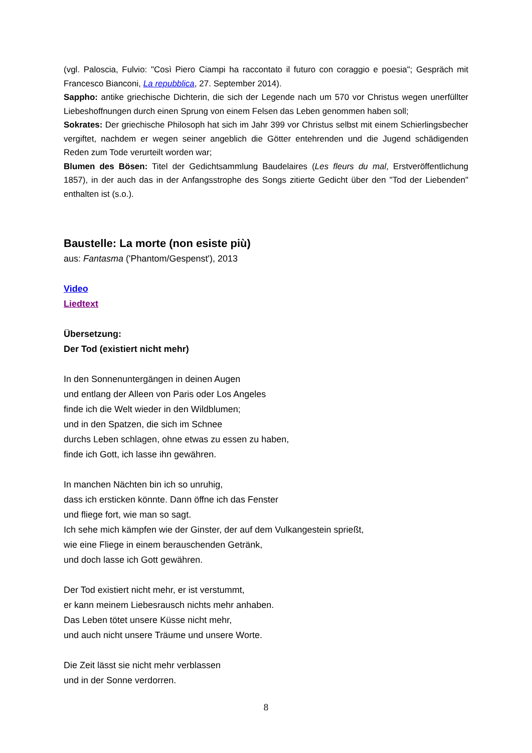(vgl. Paloscia, Fulvio: "Così Piero Ciampi ha raccontato il futuro con coraggio e poesia"; Gespräch mit Francesco Bianconi, La repubblica, 27. September 2014).
Sappho: antike griechische Dichterin, die sich der Legende nach um 570 vor Christus wegen unerfüllter Liebeshoffnungen durch einen Sprung von einem Felsen das Leben genommen haben soll;
Sokrates: Der griechische Philosoph hat sich im Jahr 399 vor Christus selbst mit einem Schierlingsbecher vergiftet, nachdem er wegen seiner angeblich die Götter entehrenden und die Jugend schädigenden Reden zum Tode verurteilt worden war;
Blumen des Bösen: Titel der Gedichtsammlung Baudelaires (Les fleurs du mal, Erstveröffentlichung 1857), in der auch das in der Anfangsstrophe des Songs zitierte Gedicht über den "Tod der Liebenden" enthalten ist (s.o.).
Baustelle: La morte (non esiste più)
aus: Fantasma ('Phantom/Gespenst'), 2013
Video
Liedtext
Übersetzung:
Der Tod (existiert nicht mehr)
In den Sonnenuntergängen in deinen Augen
und entlang der Alleen von Paris oder Los Angeles
finde ich die Welt wieder in den Wildblumen;
und in den Spatzen, die sich im Schnee
durchs Leben schlagen, ohne etwas zu essen zu haben,
finde ich Gott, ich lasse ihn gewähren.
In manchen Nächten bin ich so unruhig,
dass ich ersticken könnte. Dann öffne ich das Fenster
und fliege fort, wie man so sagt.
Ich sehe mich kämpfen wie der Ginster, der auf dem Vulkangestein sprießt,
wie eine Fliege in einem berauschenden Getränk,
und doch lasse ich Gott gewähren.
Der Tod existiert nicht mehr, er ist verstummt,
er kann meinem Liebesrausch nichts mehr anhaben.
Das Leben tötet unsere Küsse nicht mehr,
und auch nicht unsere Träume und unsere Worte.
Die Zeit lässt sie nicht mehr verblassen
und in der Sonne verdorren.
8